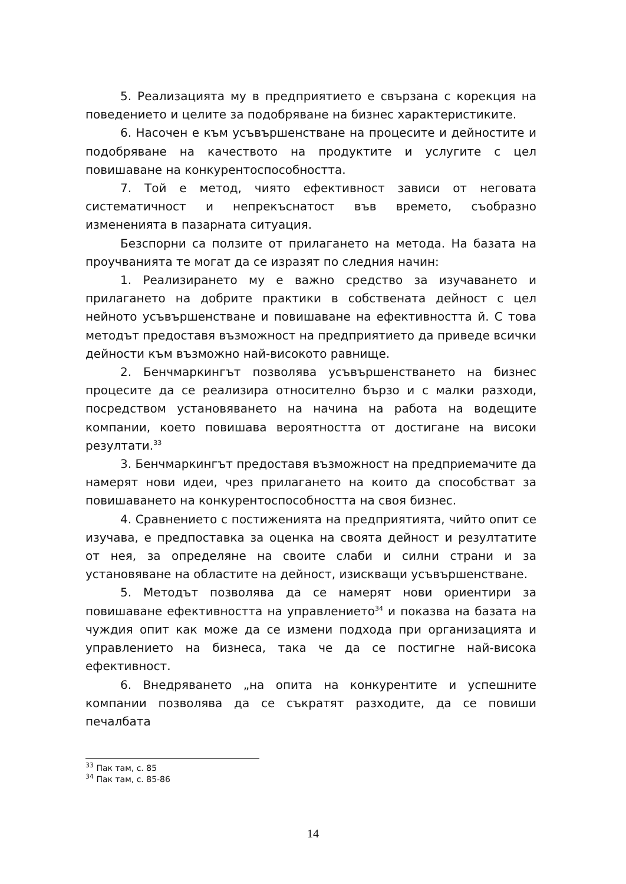5. Реализацията му в предприятието е свързана с корекция на поведението и целите за подобряване на бизнес характеристиките.
6. Насочен е към усъвършенстване на процесите и дейностите и подобряване на качеството на продуктите и услугите с цел повишаване на конкурентоспособността.
7. Той е метод, чиято ефективност зависи от неговата систематичност и непрекъснатост във времето, съобразно измененията в пазарната ситуация.
Безспорни са ползите от прилагането на метода. На базата на проучванията те могат да се изразят по следния начин:
1. Реализирането му е важно средство за изучаването и прилагането на добрите практики в собствената дейност с цел нейното усъвършенстване и повишаване на ефективността й. С това методът предоставя възможност на предприятието да приведе всички дейности към възможно най-високото равнище.
2. Бенчмаркингът позволява усъвършенстването на бизнес процесите да се реализира относително бързо и с малки разходи, посредством установяването на начина на работа на водещите компании, което повишава вероятността от достигане на високи резултати.<sup>33</sup>
3. Бенчмаркингът предоставя възможност на предприемачите да намерят нови идеи, чрез прилагането на които да способстват за повишаването на конкурентоспособността на своя бизнес.
4. Сравнението с постиженията на предприятията, чийто опит се изучава, е предпоставка за оценка на своята дейност и резултатите от нея, за определяне на своите слаби и силни страни и за установяване на областите на дейност, изискващи усъвършенстване.
5. Методът позволява да се намерят нови ориентири за повишаване ефективността на управлението<sup>34</sup> и показва на базата на чуждия опит как може да се измени подхода при организацията и управлението на бизнеса, така че да се постигне най-висока ефективност.
6. Внедряването „на опита на конкурентите и успешните компании позволява да се съкратят разходите, да се повиши печалбата
<sup>33</sup> Пак там, с. 85
<sup>34</sup> Пак там, с. 85-86
14